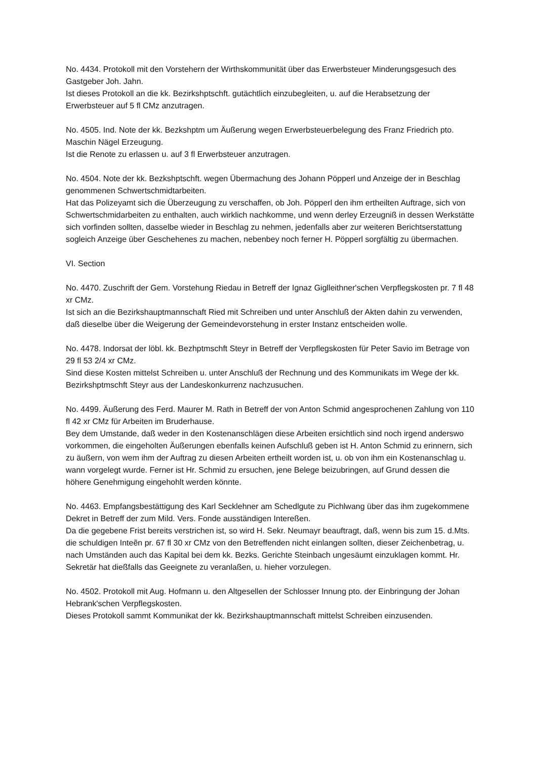No. 4434. Protokoll mit den Vorstehern der Wirthskommunität über das Erwerbsteuer Minderungsgesuch des Gastgeber Joh. Jahn.
Ist dieses Protokoll an die kk. Bezirkshptschft. gutächtlich einzubegleiten, u. auf die Herabsetzung der Erwerbsteuer auf 5 fl CMz anzutragen.
No. 4505. Ind. Note der kk. Bezkshptm um Äußerung wegen Erwerbsteuerbelegung des Franz Friedrich pto. Maschin Nägel Erzeugung.
Ist die Renote zu erlassen u. auf 3 fl Erwerbsteuer anzutragen.
No. 4504. Note der kk. Bezkshptschft. wegen Übermachung des Johann Pöpperl und Anzeige der in Beschlag genommenen Schwertschmidtarbeiten.
Hat das Polizeyamt sich die Überzeugung zu verschaffen, ob Joh. Pöpperl den ihm ertheilten Auftrage, sich von Schwertschmidarbeiten zu enthalten, auch wirklich nachkomme, und wenn derley Erzeugniß in dessen Werkstätte sich vorfinden sollten, dasselbe wieder in Beschlag zu nehmen, jedenfalls aber zur weiteren Berichtserstattung sogleich Anzeige über Geschehenes zu machen, nebenbey noch ferner H. Pöpperl sorgfältig zu übermachen.
VI. Section
No. 4470. Zuschrift der Gem. Vorstehung Riedau in Betreff der Ignaz Giglleithner'schen Verpflegskosten pr. 7 fl 48 xr CMz.
Ist sich an die Bezirkshauptmannschaft Ried mit Schreiben und unter Anschluß der Akten dahin zu verwenden, daß dieselbe über die Weigerung der Gemeindevorstehung in erster Instanz entscheiden wolle.
No. 4478. Indorsat der löbl. kk. Bezhptmschft Steyr in Betreff der Verpflegskosten für Peter Savio im Betrage von 29 fl 53 2/4 xr CMz.
Sind diese Kosten mittelst Schreiben u. unter Anschluß der Rechnung und des Kommunikats im Wege der kk. Bezirkshptmschft Steyr aus der Landeskonkurrenz nachzusuchen.
No. 4499. Äußerung des Ferd. Maurer M. Rath in Betreff der von Anton Schmid angesprochenen Zahlung von 110 fl 42 xr CMz für Arbeiten im Bruderhause.
Bey dem Umstande, daß weder in den Kostenanschlägen diese Arbeiten ersichtlich sind noch irgend anderswo vorkommen, die eingeholten Äußerungen ebenfalls keinen Aufschluß geben ist H. Anton Schmid zu erinnern, sich zu äußern, von wem ihm der Auftrag zu diesen Arbeiten ertheilt worden ist, u. ob von ihm ein Kostenanschlag u. wann vorgelegt wurde. Ferner ist Hr. Schmid zu ersuchen, jene Belege beizubringen, auf Grund dessen die höhere Genehmigung eingehohlt werden könnte.
No. 4463. Empfangsbestättigung des Karl Secklehner am Schedlgute zu Pichlwang über das ihm zugekommene Dekret in Betreff der zum Mild. Vers. Fonde ausständigen Intereßen.
Da die gegebene Frist bereits verstrichen ist, so wird H. Sekr. Neumayr beauftragt, daß, wenn bis zum 15. d.Mts. die schuldigen Inteẽn pr. 67 fl 30 xr CMz von den Betreffenden nicht einlangen sollten, dieser Zeichenbetrag, u. nach Umständen auch das Kapital bei dem kk. Bezks. Gerichte Steinbach ungesäumt einzuklagen kommt. Hr. Sekretär hat dießfalls das Geeignete zu veranlaßen, u. hieher vorzulegen.
No. 4502. Protokoll mit Aug. Hofmann u. den Altgesellen der Schlosser Innung pto. der Einbringung der Johan Hebrank'schen Verpflegskosten.
Dieses Protokoll sammt Kommunikat der kk. Bezirkshauptmannschaft mittelst Schreiben einzusenden.